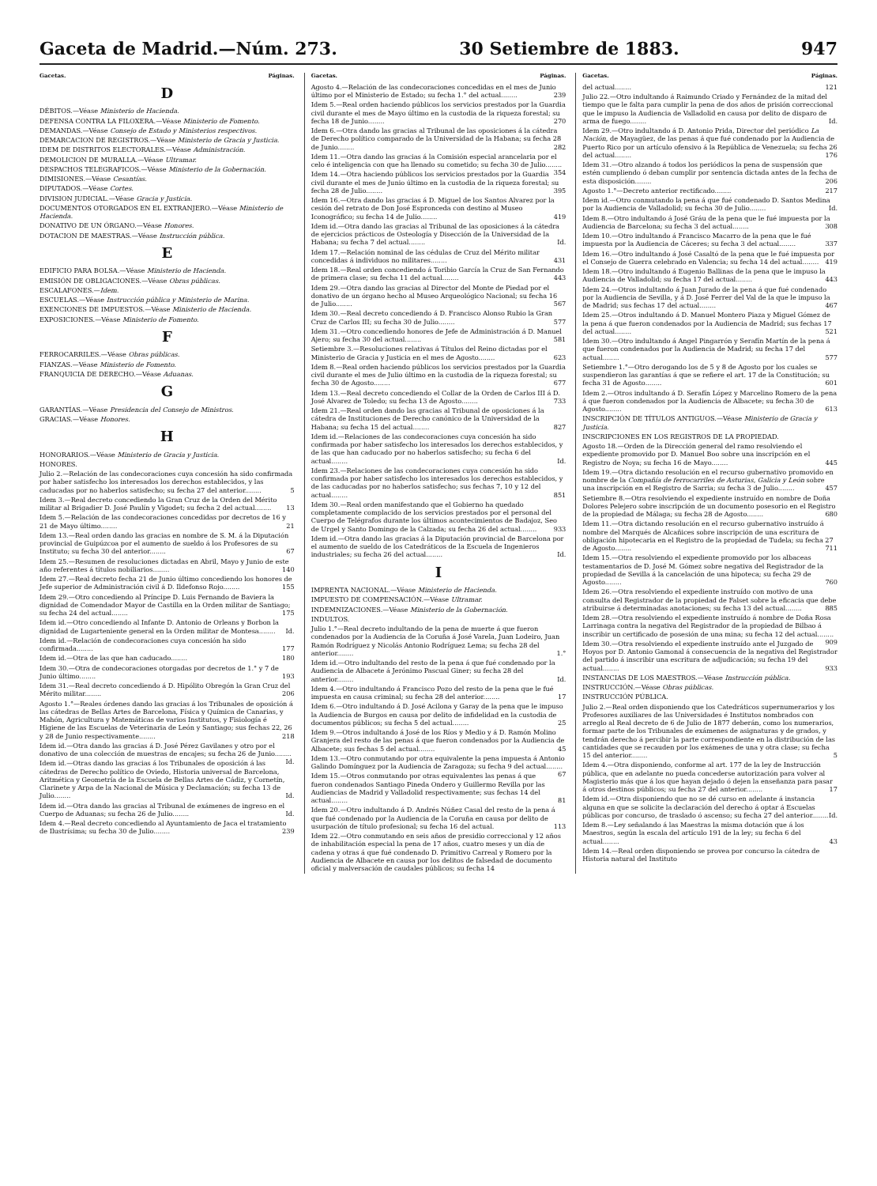Gaceta de Madrid.—Núm. 273. 30 Setiembre de 1883. 947
Gacetas. Páginas.
D
DÉBITOS.—Véase Ministerio de Hacienda.
DEFENSA CONTRA LA FILOXERA.—Véase Ministerio de Fomento.
DEMANDAS.—Véase Consejo de Estado y Ministerios respectivos.
DEMARCACION DE REGISTROS.—Véase Ministerio de Gracia y Justicia.
IDEM DE DISTRITOS ELECTORALES.—Véase Administración.
DEMOLICION DE MURALLA.—Véase Ultramar.
DESPACHOS TELEGRAFICOS.—Véase Ministerio de la Gobernación.
DIMISIONES.—Véase Cesantías.
DIPUTADOS.—Véase Cortes.
DIVISION JUDICIAL.—Véase Gracia y Justicia.
DOCUMENTOS OTORGADOS EN EL EXTRANJERO.—Véase Ministerio de Hacienda.
DONATIVO DE UN ÓRGANO.—Véase Honores.
DOTACION DE MAESTRAS.—Véase Instrucción pública.
E
EDIFICIO PARA BOLSA.—Véase Ministerio de Hacienda.
EMISIÓN DE OBLIGACIONES.—Véase Obras públicas.
ESCALAFONES.—Idem.
ESCUELAS.—Véase Instrucción pública y Ministerio de Marina.
EXENCIONES DE IMPUESTOS.—Véase Ministerio de Hacienda.
EXPOSICIONES.—Véase Ministerio de Fomento.
F
FERROCARRILES.—Véase Obras públicas.
FIANZAS.—Véase Ministerio de Fomento.
FRANQUICIA DE DERECHO.—Véase Aduanas.
G
GARANTÍAS.—Véase Presidencia del Consejo de Ministros.
GRACIAS.—Véase Honores.
H
HONORARIOS.—Véase Ministerio de Gracia y Justicia.
HONORES.
Julio 2.—Relación de las condecoraciones cuya concesión ha sido confirmada por haber satisfecho los interesados los derechos establecidos, y las caducadas por no haberlos satisfecho; su fecha 27 del anterior........ 5
Idem 3.—Real decreto concediendo la Gran Cruz de la Orden del Mérito militar al Brigadier D. José Paulín y Vigodet; su fecha 2 del actual........ 13
Idem 5.—Relación de las condecoraciones concedidas por decretos de 16 y 21 de Mayo último........ 21
Idem 13.—Real orden dando las gracias en nombre de S. M. á la Diputación provincial de Guipúzcoa por el aumento de sueldo á los Profesores de su Instituto; su fecha 30 del anterior........ 67
Idem 25.—Resumen de resoluciones dictadas en Abril, Mayo y Junio de este año referentes á títulos nobiliarios........ 140
Idem 27.—Real decreto fecha 21 de Junio último concediendo los honores de Jefe superior de Administración civil á D. Ildefonso Rojo........ 155
Idem 29.—Otro concediendo al Príncipe D. Luis Fernando de Baviera la dignidad de Comendador Mayor de Castilla en la Orden militar de Santiago; su fecha 24 del actual........ 175
Idem id.—Otro concediendo al Infante D. Antonio de Orleans y Borbon la dignidad de Lugarteniente general en la Orden militar de Montesa........ Id.
Idem id.—Relación de condecoraciones cuya concesión ha sido confirmada........ 177
Idem id.—Otra de las que han caducado........ 180
Idem 30.—Otra de condecoraciones otorgadas por decretos de 1.° y 7 de Junio último........ 193
Idem 31.—Real decreto concediendo á D. Hipólito Obregón la Gran Cruz del Mérito militar........ 206
Agosto 1.°—Reales órdenes dando las gracias á los Tribunales de oposición á las cátedras de Bellas Artes de Barcelona, Física y Química de Canarias, y Mahón, Agricultura y Matemáticas de varios Institutos, y Fisiología é Higiene de las Escuelas de Veterinaria de León y Santiago; sus fechas 22, 26 y 28 de Junio respectivamente........ 218
Idem id.—Otra dando las gracias á D. José Pérez Gavilanes y otro por el donativo de una colección de muestras de encajes; su fecha 26 de Junio........ Id.
Idem id.—Otras dando las gracias á los Tribunales de oposición á las cátedras de Derecho político de Oviedo, Historia universal de Barcelona, Aritmética y Geometría de la Escuela de Bellas Artes de Cádiz, y Cornetín, Clarinete y Arpa de la Nacional de Música y Declamación; su fecha 13 de Julio........ Id.
Idem id.—Otra dando las gracias al Tribunal de exámenes de ingreso en el Cuerpo de Aduanas; su fecha 26 de Julio........ Id.
Idem 4.—Real decreto concediendo al Ayuntamiento de Jaca el tratamiento de Ilustrísima; su fecha 30 de Julio........ 239
Gacetas. Páginas.
Agosto 4.—Relación de las condecoraciones concedidas en el mes de Junio último por el Ministerio de Estado; su fecha 1.° del actual........ 239
Idem 5.—Real orden haciendo públicos los servicios prestados por la Guardia civil durante el mes de Mayo último en la custodia de la riqueza forestal; su fecha 18 de Junio........ 270
Idem 6.—Otra dando las gracias al Tribunal de las oposiciones á la cátedra de Derecho político comparado de la Universidad de la Habana; su fecha 28 de Junio........ 282
Idem 11.—Otra dando las gracias á la Comisión especial arancelaria por el celo é inteligencia con que ha llenado su cometido; su fecha 30 de Julio........ 354
Idem 14.—Otra haciendo públicos los servicios prestados por la Guardia civil durante el mes de Junio último en la custodia de la riqueza forestal; su fecha 28 de Julio........ 395
Idem 16.—Otra dando las gracias á D. Miguel de los Santos Alvarez por la cesión del retrato de Don José Espronceda con destino al Museo Iconográfico; su fecha 14 de Julio........ 419
Idem id.—Otra dando las gracias al Tribunal de las oposiciones á la cátedra de ejercicios prácticos de Osteología y Disección de la Universidad de la Habana; su fecha 7 del actual........ Id.
Idem 17.—Relación nominal de las cédulas de Cruz del Mérito militar concedidas á individuos no militares........ 431
Idem 18.—Real orden concediendo á Toribio García la Cruz de San Fernando de primera clase; su fecha 11 del actual........ 443
Idem 29.—Otra dando las gracias al Director del Monte de Piedad por el donativo de un órgano hecho al Museo Arqueológico Nacional; su fecha 16 de Julio........ 567
Idem 30.—Real decreto concediendo á D. Francisco Alonso Rubio la Gran Cruz de Carlos III; su fecha 30 de Julio........ 577
Idem 31.—Otro concediendo honores de Jefe de Administración á D. Manuel Ajero; su fecha 30 del actual........ 581
Setiembre 3.—Resoluciones relativas á Títulos del Reino dictadas por el Ministerio de Gracia y Justicia en el mes de Agosto........ 623
Idem 8.—Real orden haciendo públicos los servicios prestados por la Guardia civil durante el mes de Julio último en la custodia de la riqueza forestal; su fecha 30 de Agosto........ 677
Idem 13.—Real decreto concediendo el Collar de la Orden de Carlos III á D. José Alvarez de Toledo; su fecha 13 de Agosto........ 733
Idem 21.—Real orden dando las gracias al Tribunal de oposiciones á la cátedra de Instituciones de Derecho canónico de la Universidad de la Habana; su fecha 15 del actual........ 827
Idem id.—Relaciones de las condecoraciones cuya concesión ha sido confirmada por haber satisfecho los interesados los derechos establecidos, y de las que han caducado por no haberlos satisfecho; su fecha 6 del actual........ Id.
Idem 23.—Relaciones de las condecoraciones cuya concesión ha sido confirmada por haber satisfecho los interesados los derechos establecidos, y de las caducadas por no haberlos satisfecho; sus fechas 7, 10 y 12 del actual........ 851
Idem 30.—Real orden manifestando que el Gobierno ha quedado completamente complacido de los servicios prestados por el personal del Cuerpo de Telégrafos durante los últimos acontecimientos de Badajoz, Seo de Urgel y Santo Domingo de la Calzada; su fecha 26 del actual........ 933
Idem id.—Otra dando las gracias á la Diputación provincial de Barcelona por el aumento de sueldo de los Catedráticos de la Escuela de Ingenieros industriales; su fecha 26 del actual........ Id.
I
IMPRENTA NACIONAL.—Véase Ministerio de Hacienda.
IMPUESTO DE COMPENSACIÓN.—Véase Ultramar.
INDEMNIZACIONES.—Véase Ministerio de la Gobernación.
INDULTOS.
Julio 1.°—Real decreto indultando de la pena de muerte á que fueron condenados por la Audiencia de la Coruña á José Varela, Juan Lodeiro, Juan Ramón Rodríguez y Nicolás Antonio Rodríguez Lema; su fecha 28 del anterior........ 1.°
Idem id.—Otro indultando del resto de la pena á que fué condenado por la Audiencia de Albacete á Jerónimo Pascual Giner; su fecha 28 del anterior........ Id.
Idem 4.—Otro indultando á Francisco Pozo del resto de la pena que le fué impuesta en causa criminal; su fecha 28 del anterior........ 17
Idem 6.—Otro indultando á D. José Acilona y Garay de la pena que le impuso la Audiencia de Burgos en causa por delito de infidelidad en la custodia de documentos públicos; su fecha 5 del actual........ 25
Idem 9.—Otros indultando á José de los Ríos y Medio y á D. Ramón Molino Granjera del resto de las penas á que fueron condenados por la Audiencia de Albacete; sus fechas 5 del actual........ 45
Idem 13.—Otro conmutando por otra equivalente la pena impuesta á Antonio Galindo Domínguez por la Audiencia de Zaragoza; su fecha 9 del actual........ 67
Idem 15.—Otros conmutando por otras equivalentes las penas á que fueron condenados Santiago Pineda Ondero y Guillermo Revilla por las Audiencias de Madrid y Valladolid respectivamente; sus fechas 14 del actual........ 81
Idem 20.—Otro indultando á D. Andrés Núñez Casal del resto de la pena á que fué condenado por la Audiencia de la Coruña en causa por delito de usurpación de título profesional; su fecha 16 del actual. 113
Idem 22.—Otro conmutando en seis años de presidio correccional y 12 años de inhabilitación especial la pena de 17 años, cuatro meses y un día de cadena y otras á que fué condenado D. Primitivo Carreal y Romero por la Audiencia de Albacete en causa por los delitos de falsedad de documento oficial y malversación de caudales públicos; su fecha 14
Gacetas. Páginas.
del actual........ 121
Julio 22.—Otro indultando á Raimundo Criado y Fernández de la mitad del tiempo que le falta para cumplir la pena de dos años de prisión correccional que le impuso la Audiencia de Valladolid en causa por delito de disparo de arma de fuego........ Id.
Idem 29.—Otro indultando á D. Antonio Prida, Director del periódico La Nación, de Mayagüez, de las penas á que fué condenado por la Audiencia de Puerto Rico por un artículo ofensivo á la República de Venezuela; su fecha 26 del actual........ 176
Idem 31.—Otro alzando á todos los periódicos la pena de suspensión que estén cumpliendo ó deban cumplir por sentencia dictada antes de la fecha de esta disposición........ 206
Agosto 1.°—Decreto anterior rectificado........ 217
Idem id.—Otro conmutando la pena á que fué condenado D. Santos Medina por la Audiencia de Valladolid; su fecha 30 de Julio........ Id.
Idem 8.—Otro indultando á José Gráu de la pena que le fué impuesta por la Audiencia de Barcelona; su fecha 3 del actual........ 308
Idem 10.—Otro indultando á Francisco Macarro de la pena que le fué impuesta por la Audiencia de Cáceres; su fecha 3 del actual........ 337
Idem 16.—Otro indultando á José Casaltó de la pena que le fué impuesta por el Consejo de Guerra celebrado en Valencia; su fecha 14 del actual........ 419
Idem 18.—Otro indultando á Eugenio Ballinas de la pena que le impuso la Audiencia de Valladolid; su fecha 17 del actual........ 443
Idem 24.—Otros indultando á Juan Jurado de la pena á que fué condenado por la Audiencia de Sevilla, y á D. José Ferrer del Val de la que le impuso la de Madrid; sus fechas 17 del actual........ 467
Idem 25.—Otros indultando á D. Manuel Montero Piaza y Miguel Gómez de la pena á que fueron condenados por la Audiencia de Madrid; sus fechas 17 del actual........ 521
Idem 30.—Otro indultando á Angel Pingarrón y Serafín Martín de la pena á que fueron condenados por la Audiencia de Madrid; su fecha 17 del actual........ 577
Setiembre 1.°—Otro derogando los de 5 y 8 de Agosto por los cuales se suspendieron las garantías á que se refiere el art. 17 de la Constitución; su fecha 31 de Agosto........ 601
Idem 2.—Otros indultando á D. Serafín López y Marcelino Romero de la pena á que fueron condenados por la Audiencia de Albacete; su fecha 30 de Agosto........ 613
INSCRIPCIÓN DE TÍTULOS ANTIGUOS.—Véase Ministerio de Gracia y Justicia.
INSCRIPCIONES EN LOS REGISTROS DE LA PROPIEDAD.
Agosto 18.—Orden de la Dirección general del ramo resolviendo el expediente promovido por D. Manuel Boo sobre una inscripción en el Registro de Noya; su fecha 16 de Mayo........ 445
Idem 19.—Otra dictando resolución en el recurso gubernativo promovido en nombre de la Compañía de ferrocarriles de Asturias, Galicia y León sobre una inscripción en el Registro de Sarria; su fecha 3 de Julio........ 457
Setiembre 8.—Otra resolviendo el expediente instruído en nombre de Doña Dolores Pelejero sobre inscripción de un documento posesorio en el Registro de la propiedad de Málaga; su fecha 28 de Agosto........ 680
Idem 11.—Otra dictando resolución en el recurso gubernativo instruído á nombre del Marqués de Alcañices sobre inscripción de una escritura de obligación hipotecaria en el Registro de la propiedad de Tudela; su fecha 27 de Agosto........ 711
Idem 15.—Otra resolviendo el expediente promovido por los albaceas testamentarios de D. José M. Gómez sobre negativa del Registrador de la propiedad de Sevilla á la cancelación de una hipoteca; su fecha 29 de Agosto........ 760
Idem 26.—Otra resolviendo el expediente instruído con motivo de una consulta del Registrador de la propiedad de Falset sobre la eficacia que debe atribuirse á determinadas anotaciones; su fecha 13 del actual........ 885
Idem 28.—Otra resolviendo el expediente instruído á nombre de Doña Rosa Larrinaga contra la negativa del Registrador de la propiedad de Bilbao á inscribir un certificado de posesión de una mina; su fecha 12 del actual........ 909
Idem 30.—Otra resolviendo el expediente instruído ante el Juzgado de Hoyos por D. Antonio Gamonal á consecuencia de la negativa del Registrador del partido á inscribir una escritura de adjudicación; su fecha 19 del actual........ 933
INSTANCIAS DE LOS MAESTROS.—Véase Instrucción pública.
INSTRUCCIÓN.—Véase Obras públicas.
INSTRUCCIÓN PÚBLICA.
Julio 2.—Real orden disponiendo que los Catedráticos supernumerarios y los Profesores auxiliares de las Universidades é Institutos nombrados con arreglo al Real decreto de 6 de Julio de 1877 deberán, como los numerarios, formar parte de los Tribunales de exámenes de asignaturas y de grados, y tendrán derecho á percibir la parte correspondiente en la distribución de las cantidades que se recauden por los exámenes de una y otra clase; su fecha 15 del anterior........ 5
Idem 4.—Otra disponiendo, conforme al art. 177 de la ley de Instrucción pública, que en adelante no pueda concederse autorización para volver al Magisterio más que á los que hayan dejado ó dejen la enseñanza para pasar á otros destinos públicos; su fecha 27 del anterior........ 17
Idem id.—Otra disponiendo que no se dé curso en adelante á instancia alguna en que se solicite la declaración del derecho á optar á Escuelas públicas por concurso, de traslado ó ascenso; su fecha 27 del anterior........ Id.
Idem 8.—Ley señalando á las Maestras la misma dotación que á los Maestros, según la escala del artículo 191 de la ley; su fecha 6 del actual........ 43
Idem 14.—Real orden disponiendo se provea por concurso la cátedra de Historia natural del Instituto